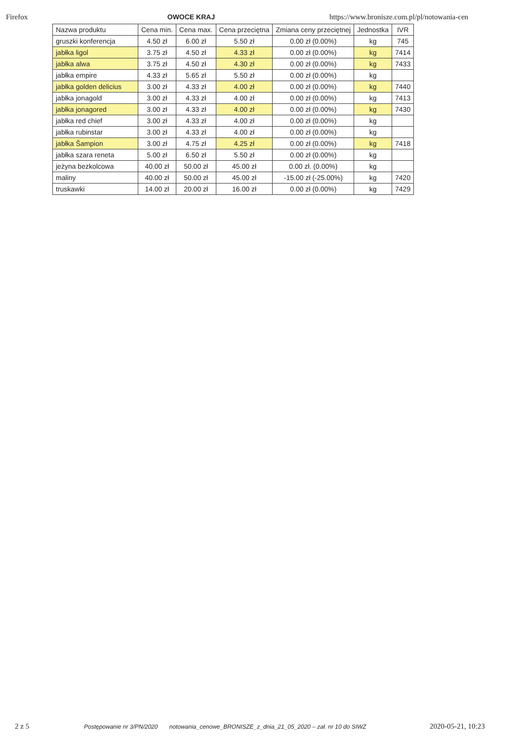Firefox OWOCE KRAJ https://www.bronisze.com.pl/pl/notowania-cen
| Nazwa produktu | Cena min. | Cena max. | Cena przeciętna | Zmiana ceny przeciętnej | Jednostka | IVR |
| --- | --- | --- | --- | --- | --- | --- |
| gruszki konferencja | 4.50 zł | 6.00 zł | 5.50 zł | 0.00 zł (0.00%) | kg | 745 |
| jabłka ligol | 3.75 zł | 4.50 zł | 4.33 zł | 0.00 zł (0.00%) | kg | 7414 |
| jabłka alwa | 3.75 zł | 4.50 zł | 4.30 zł | 0.00 zł (0.00%) | kg | 7433 |
| jabłka empire | 4.33 zł | 5.65 zł | 5.50 zł | 0.00 zł (0.00%) | kg | |
| jabłka golden delicius | 3.00 zł | 4.33 zł | 4.00 zł | 0.00 zł (0.00%) | kg | 7440 |
| jabłka jonagold | 3.00 zł | 4.33 zł | 4.00 zł | 0.00 zł (0.00%) | kg | 7413 |
| jabłka jonagored | 3.00 zł | 4.33 zł | 4.00 zł | 0.00 zł (0.00%) | kg | 7430 |
| jabłka red chief | 3.00 zł | 4.33 zł | 4.00 zł | 0.00 zł (0.00%) | kg | |
| jabłka rubinstar | 3.00 zł | 4.33 zł | 4.00 zł | 0.00 zł (0.00%) | kg | |
| jabłka Šampion | 3.00 zł | 4.75 zł | 4.25 zł | 0.00 zł (0.00%) | kg | 7418 |
| jabłka szara reneta | 5.00 zł | 6.50 zł | 5.50 zł | 0.00 zł (0.00%) | kg | |
| jeżyna bezkolcowa | 40.00 zł | 50.00 zł | 45.00 zł | 0.00 zł. (0.00%) | kg | |
| maliny | 40.00 zł | 50.00 zł | 45.00 zł | -15.00 zł (-25.00%) | kg | 7420 |
| truskawki | 14.00 zł | 20.00 zł | 16.00 zł | 0.00 zł (0.00%) | kg | 7429 |
2 z 5
Postępowanie nr 3/PN/2020 notowania_cenowe_BRONISZE_z_dnia_21_05_2020 – zał. nr 10 do SIWZ
2020-05-21, 10:23